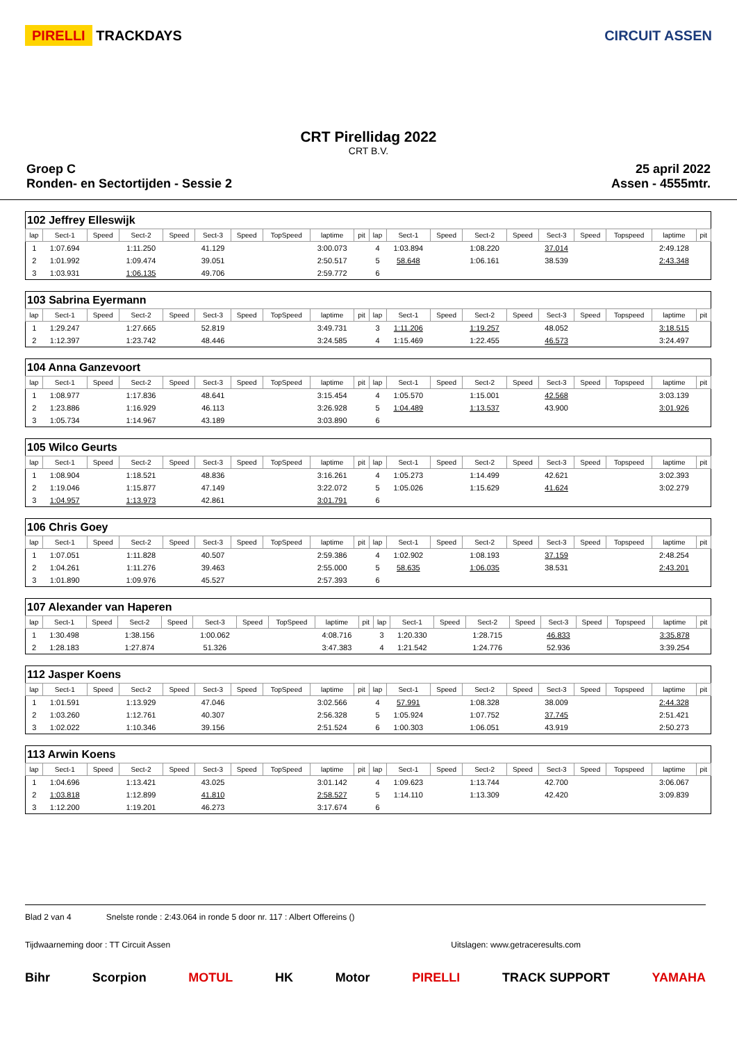PIRELLI TRACKDAYS CIRCUIT ASSEN
CRT Pirellidag 2022
CRT B.V.
Groep C
Ronden- en Sectortijden - Sessie 2
25 april 2022
Assen - 4555mtr.
| 102 Jeffrey Elleswijk | | | | | | | | | | | | | | | | | | | |
| lap | Sect-1 | Speed | Sect-2 | Speed | Sect-3 | Speed | TopSpeed | laptime | pit | lap | Sect-1 | Speed | Sect-2 | Speed | Sect-3 | Speed | Topspeed | laptime | pit |
| 1 | 1:07.694 | | 1:11.250 | | 41.129 | | | 3:00.073 | | 4 | 1:03.894 | | 1:08.220 | | 37.014 | | | 2:49.128 | |
| 2 | 1:01.992 | | 1:09.474 | | 39.051 | | | 2:50.517 | | 5 | 58.648 | | 1:06.161 | | 38.539 | | | 2:43.348 | |
| 3 | 1:03.931 | | 1:06.135 | | 49.706 | | | 2:59.772 | | 6 | | | | | | | | | |
| 103 Sabrina Eyermann | | | | | | | | | | | | | | | | | | | |
| lap | Sect-1 | Speed | Sect-2 | Speed | Sect-3 | Speed | TopSpeed | laptime | pit | lap | Sect-1 | Speed | Sect-2 | Speed | Sect-3 | Speed | Topspeed | laptime | pit |
| 1 | 1:29.247 | | 1:27.665 | | 52.819 | | | 3:49.731 | | 3 | 1:11.206 | | 1:19.257 | | 48.052 | | | 3:18.515 | |
| 2 | 1:12.397 | | 1:23.742 | | 48.446 | | | 3:24.585 | | 4 | 1:15.469 | | 1:22.455 | | 46.573 | | | 3:24.497 | |
| 104 Anna Ganzevoort | | | | | | | | | | | | | | | | | | | |
| lap | Sect-1 | Speed | Sect-2 | Speed | Sect-3 | Speed | TopSpeed | laptime | pit | lap | Sect-1 | Speed | Sect-2 | Speed | Sect-3 | Speed | Topspeed | laptime | pit |
| 1 | 1:08.977 | | 1:17.836 | | 48.641 | | | 3:15.454 | | 4 | 1:05.570 | | 1:15.001 | | 42.568 | | | 3:03.139 | |
| 2 | 1:23.886 | | 1:16.929 | | 46.113 | | | 3:26.928 | | 5 | 1:04.489 | | 1:13.537 | | 43.900 | | | 3:01.926 | |
| 3 | 1:05.734 | | 1:14.967 | | 43.189 | | | 3:03.890 | | 6 | | | | | | | | | |
| 105 Wilco Geurts | | | | | | | | | | | | | | | | | | | |
| lap | Sect-1 | Speed | Sect-2 | Speed | Sect-3 | Speed | TopSpeed | laptime | pit | lap | Sect-1 | Speed | Sect-2 | Speed | Sect-3 | Speed | Topspeed | laptime | pit |
| 1 | 1:08.904 | | 1:18.521 | | 48.836 | | | 3:16.261 | | 4 | 1:05.273 | | 1:14.499 | | 42.621 | | | 3:02.393 | |
| 2 | 1:19.046 | | 1:15.877 | | 47.149 | | | 3:22.072 | | 5 | 1:05.026 | | 1:15.629 | | 41.624 | | | 3:02.279 | |
| 3 | 1:04.957 | | 1:13.973 | | 42.861 | | | 3:01.791 | | 6 | | | | | | | | | |
| 106 Chris Goey | | | | | | | | | | | | | | | | | | | |
| lap | Sect-1 | Speed | Sect-2 | Speed | Sect-3 | Speed | TopSpeed | laptime | pit | lap | Sect-1 | Speed | Sect-2 | Speed | Sect-3 | Speed | Topspeed | laptime | pit |
| 1 | 1:07.051 | | 1:11.828 | | 40.507 | | | 2:59.386 | | 4 | 1:02.902 | | 1:08.193 | | 37.159 | | | 2:48.254 | |
| 2 | 1:04.261 | | 1:11.276 | | 39.463 | | | 2:55.000 | | 5 | 58.635 | | 1:06.035 | | 38.531 | | | 2:43.201 | |
| 3 | 1:01.890 | | 1:09.976 | | 45.527 | | | 2:57.393 | | 6 | | | | | | | | | |
| 107 Alexander van Haperen | | | | | | | | | | | | | | | | | | | |
| lap | Sect-1 | Speed | Sect-2 | Speed | Sect-3 | Speed | TopSpeed | laptime | pit | lap | Sect-1 | Speed | Sect-2 | Speed | Sect-3 | Speed | Topspeed | laptime | pit |
| 1 | 1:30.498 | | 1:38.156 | | 1:00.062 | | | 4:08.716 | | 3 | 1:20.330 | | 1:28.715 | | 46.833 | | | 3:35.878 | |
| 2 | 1:28.183 | | 1:27.874 | | 51.326 | | | 3:47.383 | | 4 | 1:21.542 | | 1:24.776 | | 52.936 | | | 3:39.254 | |
| 112 Jasper Koens | | | | | | | | | | | | | | | | | | | |
| lap | Sect-1 | Speed | Sect-2 | Speed | Sect-3 | Speed | TopSpeed | laptime | pit | lap | Sect-1 | Speed | Sect-2 | Speed | Sect-3 | Speed | Topspeed | laptime | pit |
| 1 | 1:01.591 | | 1:13.929 | | 47.046 | | | 3:02.566 | | 4 | 57.991 | | 1:08.328 | | 38.009 | | | 2:44.328 | |
| 2 | 1:03.260 | | 1:12.761 | | 40.307 | | | 2:56.328 | | 5 | 1:05.924 | | 1:07.752 | | 37.745 | | | 2:51.421 | |
| 3 | 1:02.022 | | 1:10.346 | | 39.156 | | | 2:51.524 | | 6 | 1:00.303 | | 1:06.051 | | 43.919 | | | 2:50.273 | |
| 113 Arwin Koens | | | | | | | | | | | | | | | | | | | |
| lap | Sect-1 | Speed | Sect-2 | Speed | Sect-3 | Speed | TopSpeed | laptime | pit | lap | Sect-1 | Speed | Sect-2 | Speed | Sect-3 | Speed | Topspeed | laptime | pit |
| 1 | 1:04.696 | | 1:13.421 | | 43.025 | | | 3:01.142 | | 4 | 1:09.623 | | 1:13.744 | | 42.700 | | | 3:06.067 | |
| 2 | 1:03.818 | | 1:12.899 | | 41.810 | | | 2:58.527 | | 5 | 1:14.110 | | 1:13.309 | | 42.420 | | | 3:09.839 | |
| 3 | 1:12.200 | | 1:19.201 | | 46.273 | | | 3:17.674 | | 6 | | | | | | | | | |
Blad 2 van 4 Snelste ronde : 2:43.064 in ronde 5 door nr. 117 : Albert Offereins ()
Tijdwaarneming door : TT Circuit Assen Uitslagen: www.getraceresults.com
Bihr Scorpion MOTUL HK Motor PIRELLI TRACK SUPPORT YAMAHA